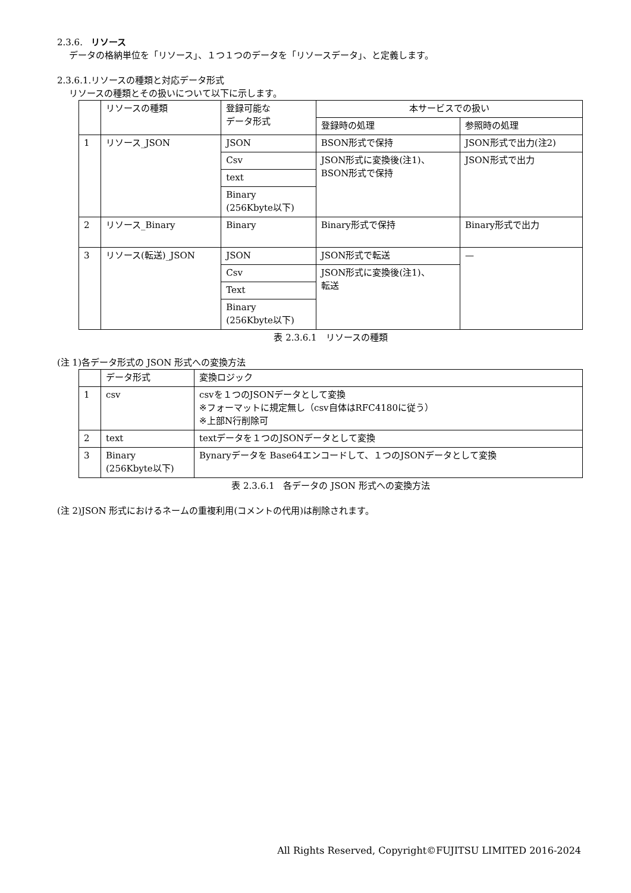2.3.6. リソース
データの格納単位を「リソース」、１つ１つのデータを「リソースデータ」、と定義します。
2.3.6.1.リソースの種類と対応データ形式
リソースの種類とその扱いについて以下に示します。
| | リソースの種類 | 登録可能な データ形式 | 本サービスでの扱い | |
| --- | --- | --- | --- | --- |
| | | | 登録時の処理 | 参照時の処理 |
| 1 | リソース_JSON | JSON | BSON形式で保持 | JSON形式で出力(注2) |
| | | Csv | JSON形式に変換後(注1)、 BSON形式で保持 | JSON形式で出力 |
| | | text | | |
| | | Binary (256Kbyte以下) | | |
| 2 | リソース_Binary | Binary | Binary形式で保持 | Binary形式で出力 |
| 3 | リソース(転送)_JSON | JSON | JSON形式で転送 | — |
| | | Csv | JSON形式に変換後(注1)、 転送 | |
| | | Text | | |
| | | Binary (256Kbyte以下) | | |
表 2.3.6.1　リソースの種類
(注 1)各データ形式の JSON 形式への変換方法
| | データ形式 | 変換ロジック |
| --- | --- | --- |
| 1 | csv | csvを１つのJSONデータとして変換 ※フォーマットに規定無し（csv自体はRFC4180に従う） ※上部N行削除可 |
| 2 | text | textデータを１つのJSONデータとして変換 |
| 3 | Binary (256Kbyte以下) | Bynaryデータを Base64エンコードして、１つのJSONデータとして変換 |
表 2.3.6.1　各データの JSON 形式への変換方法
(注 2)JSON 形式におけるネームの重複利用(コメントの代用)は削除されます。
All Rights Reserved, Copyright©FUJITSU LIMITED 2016-2024